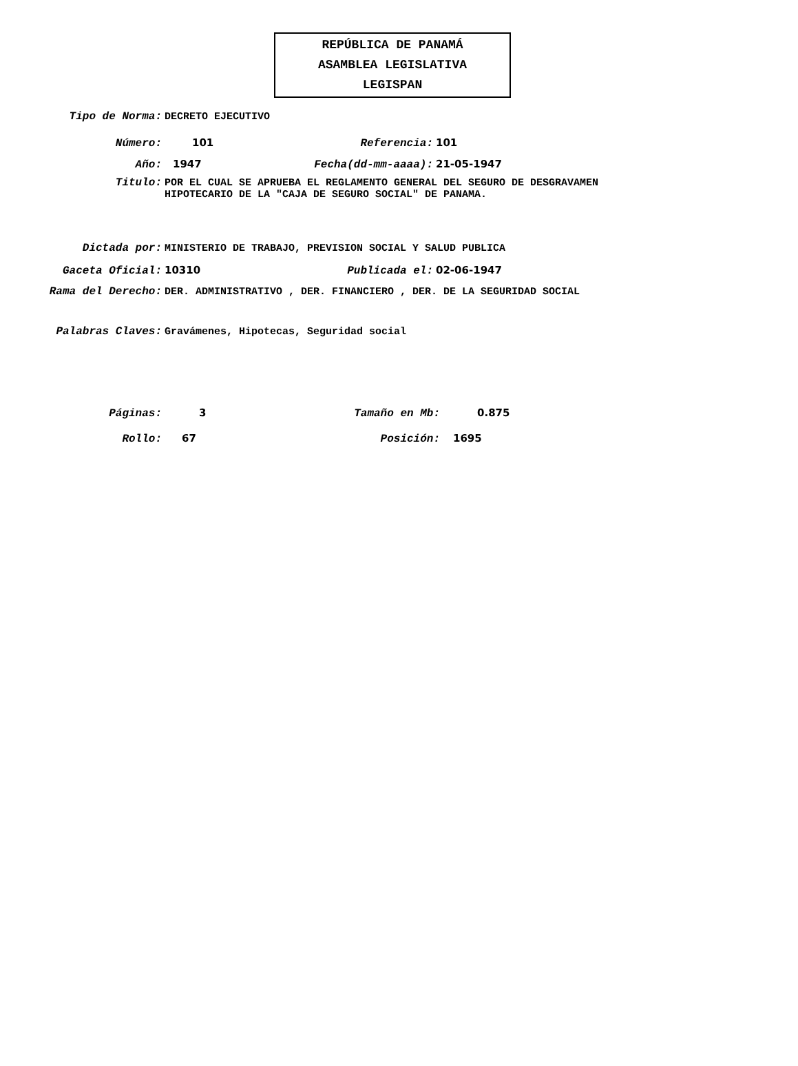REPÚBLICA DE PANAMÁ
ASAMBLEA LEGISLATIVA
LEGISPAN
Tipo de Norma: DECRETO EJECUTIVO
Número: 101 Referencia: 101
Año: 1947 Fecha(dd-mm-aaaa): 21-05-1947
Titulo: POR EL CUAL SE APRUEBA EL REGLAMENTO GENERAL DEL SEGURO DE DESGRAVAMEN
HIPOTECARIO DE LA "CAJA DE SEGURO SOCIAL" DE PANAMA.
Dictada por: MINISTERIO DE TRABAJO, PREVISION SOCIAL Y SALUD PUBLICA
Gaceta Oficial: 10310 Publicada el: 02-06-1947
Rama del Derecho: DER. ADMINISTRATIVO , DER. FINANCIERO , DER. DE LA SEGURIDAD SOCIAL
Palabras Claves: Gravámenes, Hipotecas, Seguridad social
Páginas: 3 Tamaño en Mb: 0.875
Rollo: 67 Posición: 1695